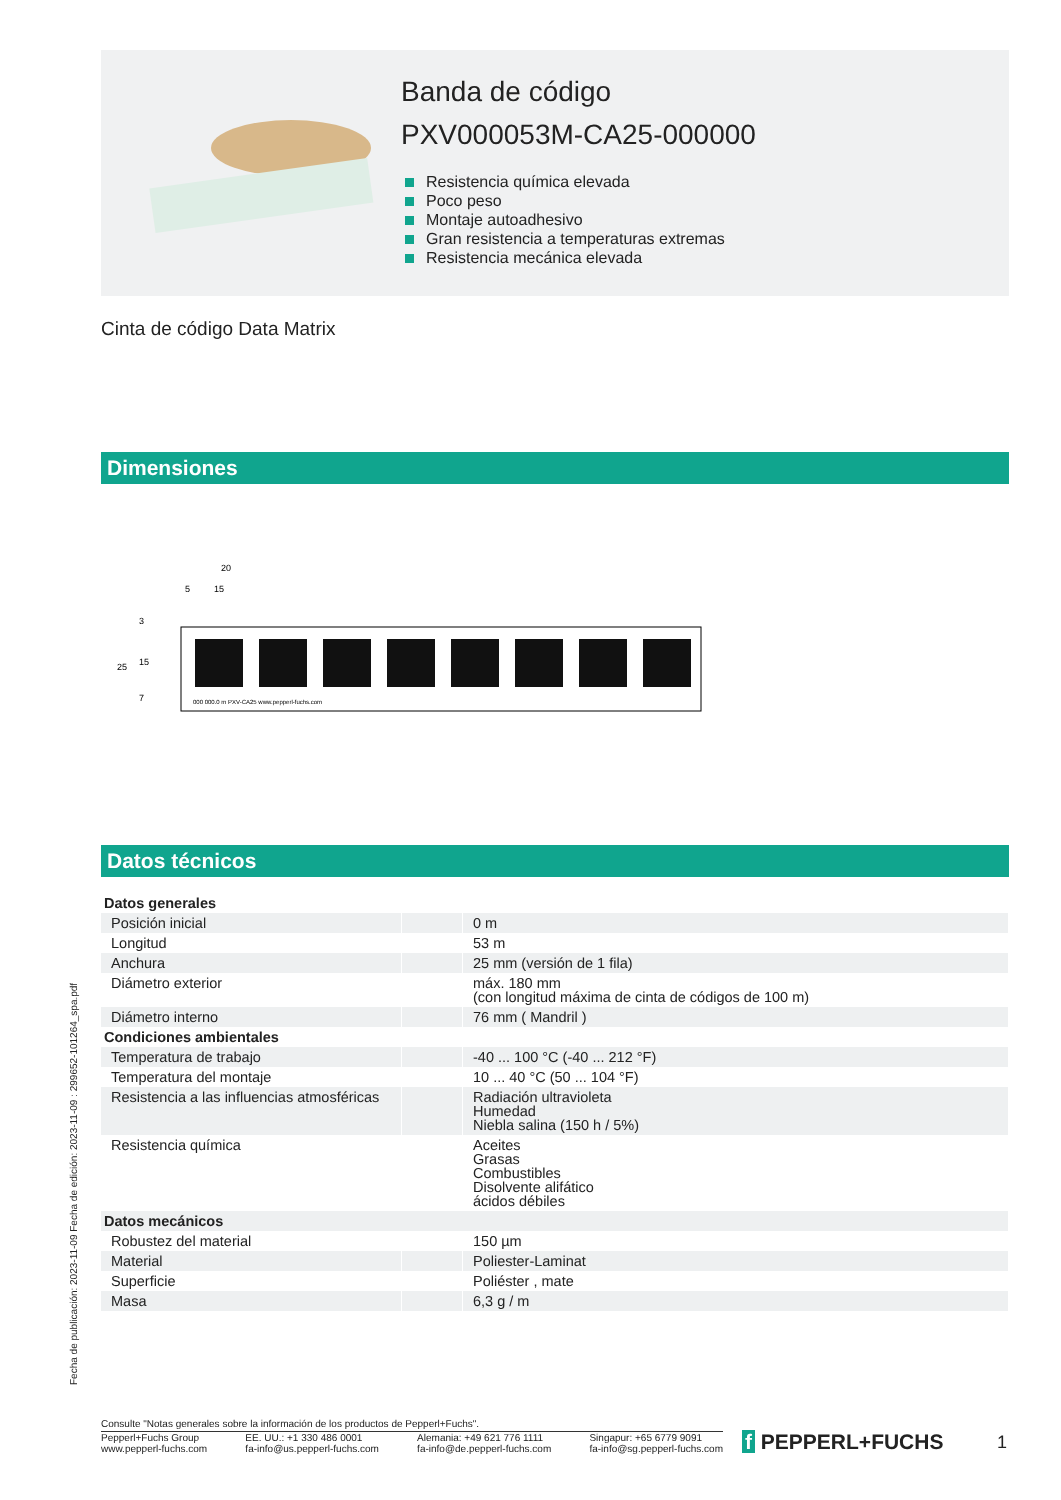Banda de código
PXV000053M-CA25-000000
Resistencia química elevada
Poco peso
Montaje autoadhesivo
Gran resistencia a temperaturas extremas
Resistencia mecánica elevada
Cinta de código Data Matrix
Dimensiones
20
5
15
25
15
3
7
000 000.0 m PXV-CA25 www.pepperl-fuchs.com
Datos técnicos
| Datos generales | | |
| Posición inicial | | 0 m |
| Longitud | | 53 m |
| Anchura | | 25 mm (versión de 1 fila) |
| Diámetro exterior | | máx. 180 mm (con longitud máxima de cinta de códigos de 100 m) |
| Diámetro interno | | 76 mm ( Mandril ) |
| Condiciones ambientales | | |
| Temperatura de trabajo | | -40 ... 100 °C (-40 ... 212 °F) |
| Temperatura del montaje | | 10 ... 40 °C (50 ... 104 °F) |
| Resistencia a las influencias atmosféricas | | Radiación ultravioleta Humedad Niebla salina (150 h / 5%) |
| Resistencia química | | Aceites Grasas Combustibles Disolvente alifático ácidos débiles |
| Datos mecánicos | | |
| Robustez del material | | 150 µm |
| Material | | Poliester-Laminat |
| Superficie | | Poliéster , mate |
| Masa | | 6,3 g / m |
Fecha de publicación: 2023-11-09 Fecha de edición: 2023-11-09 : 299652-101264_spa.pdf
Consulte "Notas generales sobre la información de los productos de Pepperl+Fuchs".
Pepperl+Fuchs Group
www.pepperl-fuchs.com
EE. UU.: +1 330 486 0001
fa-info@us.pepperl-fuchs.com
Alemania: +49 621 776 1111
fa-info@de.pepperl-fuchs.com
Singapur: +65 6779 9091
fa-info@sg.pepperl-fuchs.com
f PEPPERL+FUCHS 1